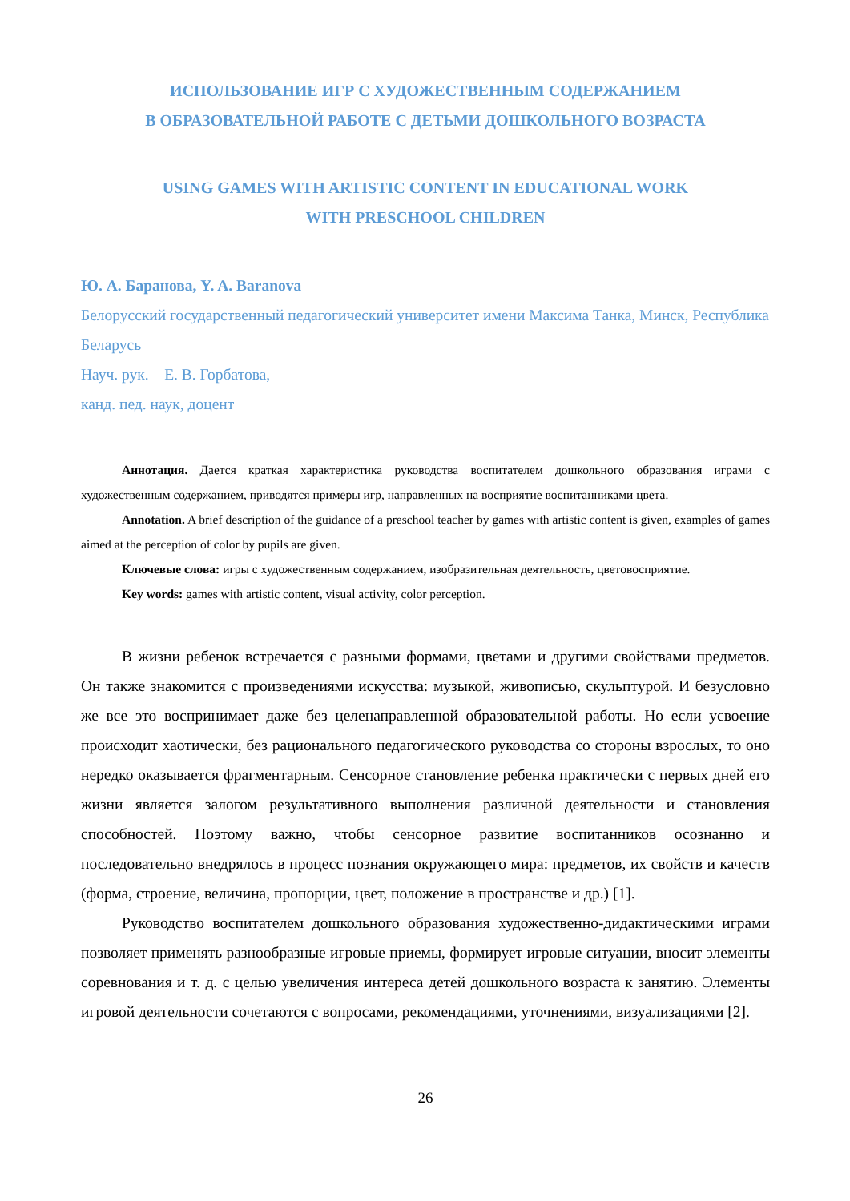ИСПОЛЬЗОВАНИЕ ИГР С ХУДОЖЕСТВЕННЫМ СОДЕРЖАНИЕМ
В ОБРАЗОВАТЕЛЬНОЙ РАБОТЕ С ДЕТЬМИ ДОШКОЛЬНОГО ВОЗРАСТА
USING GAMES WITH ARTISTIC CONTENT IN EDUCATIONAL WORK
WITH PRESCHOOL CHILDREN
Ю. А. Баранова, Y. A. Baranova
Белорусский государственный педагогический университет имени Максима Танка, Минск, Республика Беларусь
Науч. рук. – Е. В. Горбатова,
канд. пед. наук, доцент
Аннотация. Дается краткая характеристика руководства воспитателем дошкольного образования играми с художественным содержанием, приводятся примеры игр, направленных на восприятие воспитанниками цвета.
Annotation. A brief description of the guidance of a preschool teacher by games with artistic content is given, examples of games aimed at the perception of color by pupils are given.
Ключевые слова: игры с художественным содержанием, изобразительная деятельность, цветовосприятие.
Key words: games with artistic content, visual activity, color perception.
В жизни ребенок встречается с разными формами, цветами и другими свойствами предметов. Он также знакомится с произведениями искусства: музыкой, живописью, скульптурой. И безусловно же все это воспринимает даже без целенаправленной образовательной работы. Но если усвоение происходит хаотически, без рационального педагогического руководства со стороны взрослых, то оно нередко оказывается фрагментарным. Сенсорное становление ребенка практически с первых дней его жизни является залогом результативного выполнения различной деятельности и становления способностей. Поэтому важно, чтобы сенсорное развитие воспитанников осознанно и последовательно внедрялось в процесс познания окружающего мира: предметов, их свойств и качеств (форма, строение, величина, пропорции, цвет, положение в пространстве и др.) [1].
Руководство воспитателем дошкольного образования художественно-дидактическими играми позволяет применять разнообразные игровые приемы, формирует игровые ситуации, вносит элементы соревнования и т. д. с целью увеличения интереса детей дошкольного возраста к занятию. Элементы игровой деятельности сочетаются с вопросами, рекомендациями, уточнениями, визуализациями [2].
26